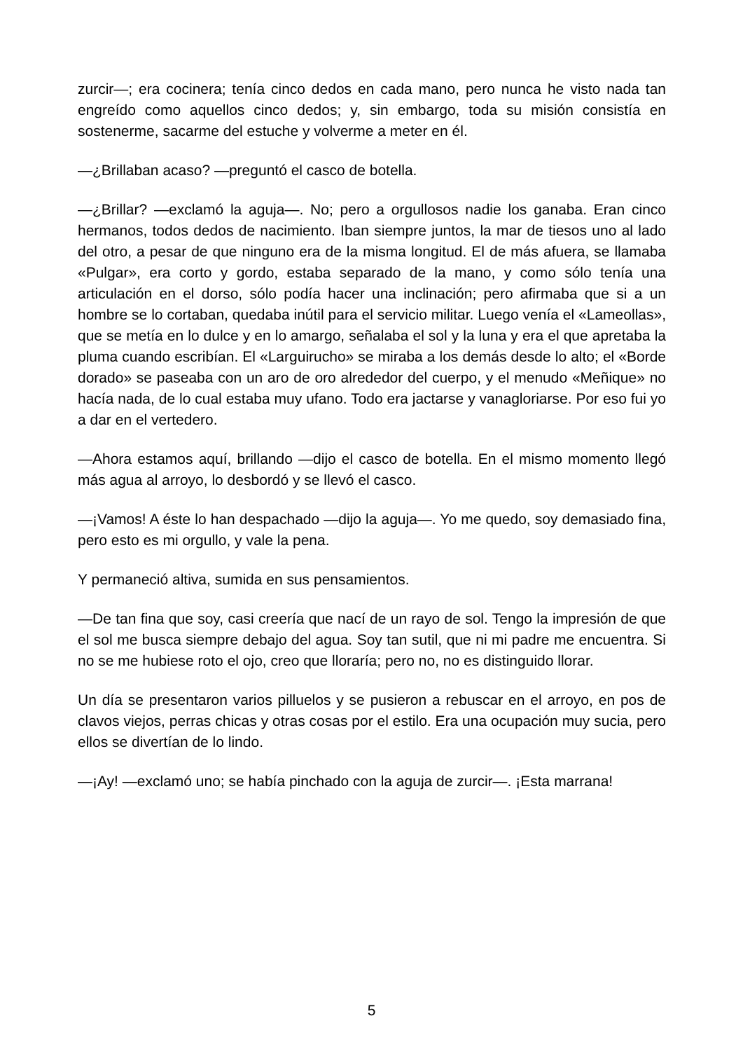zurcir—; era cocinera; tenía cinco dedos en cada mano, pero nunca he visto nada tan engreído como aquellos cinco dedos; y, sin embargo, toda su misión consistía en sostenerme, sacarme del estuche y volverme a meter en él.
—¿Brillaban acaso? —preguntó el casco de botella.
—¿Brillar? —exclamó la aguja—. No; pero a orgullosos nadie los ganaba. Eran cinco hermanos, todos dedos de nacimiento. Iban siempre juntos, la mar de tiesos uno al lado del otro, a pesar de que ninguno era de la misma longitud. El de más afuera, se llamaba «Pulgar», era corto y gordo, estaba separado de la mano, y como sólo tenía una articulación en el dorso, sólo podía hacer una inclinación; pero afirmaba que si a un hombre se lo cortaban, quedaba inútil para el servicio militar. Luego venía el «Lameollas», que se metía en lo dulce y en lo amargo, señalaba el sol y la luna y era el que apretaba la pluma cuando escribían. El «Larguirucho» se miraba a los demás desde lo alto; el «Borde dorado» se paseaba con un aro de oro alrededor del cuerpo, y el menudo «Meñique» no hacía nada, de lo cual estaba muy ufano. Todo era jactarse y vanagloriarse. Por eso fui yo a dar en el vertedero.
—Ahora estamos aquí, brillando —dijo el casco de botella. En el mismo momento llegó más agua al arroyo, lo desbordó y se llevó el casco.
—¡Vamos! A éste lo han despachado —dijo la aguja—. Yo me quedo, soy demasiado fina, pero esto es mi orgullo, y vale la pena.
Y permaneció altiva, sumida en sus pensamientos.
—De tan fina que soy, casi creería que nací de un rayo de sol. Tengo la impresión de que el sol me busca siempre debajo del agua. Soy tan sutil, que ni mi padre me encuentra. Si no se me hubiese roto el ojo, creo que lloraría; pero no, no es distinguido llorar.
Un día se presentaron varios pilluelos y se pusieron a rebuscar en el arroyo, en pos de clavos viejos, perras chicas y otras cosas por el estilo. Era una ocupación muy sucia, pero ellos se divertían de lo lindo.
—¡Ay! —exclamó uno; se había pinchado con la aguja de zurcir—. ¡Esta marrana!
5